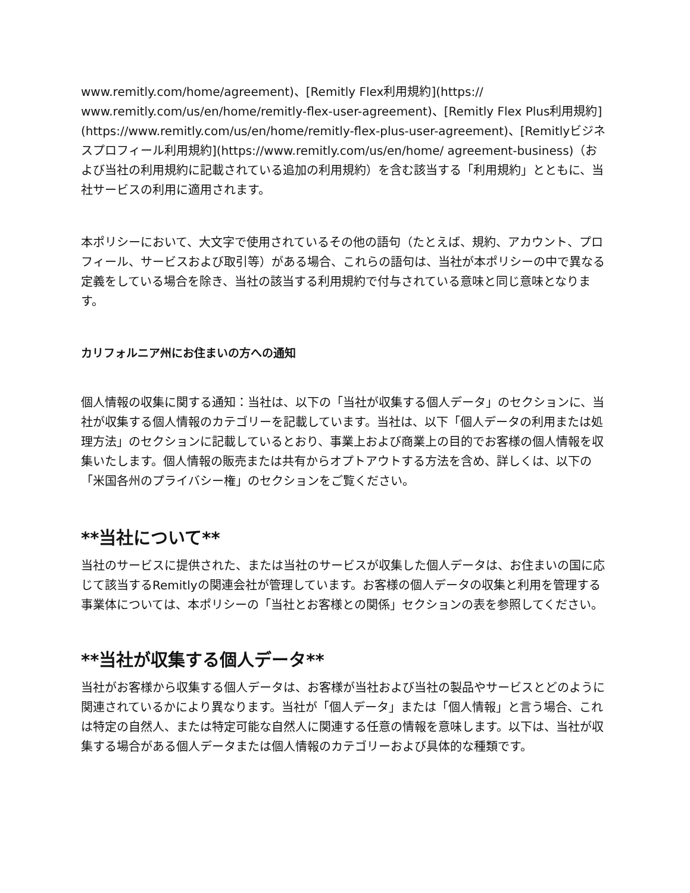www.remitly.com/home/agreement)、[Remitly Flex利用規約](https:// www.remitly.com/us/en/home/remitly-flex-user-agreement)、[Remitly Flex Plus利用規約](https://www.remitly.com/us/en/home/remitly-flex-plus-user-agreement)、[Remitlyビジネスプロフィール利用規約](https://www.remitly.com/us/en/home/ agreement-business)（および当社の利用規約に記載されている追加の利用規約）を含む該当する「利用規約」とともに、当社サービスの利用に適用されます。
本ポリシーにおいて、大文字で使用されているその他の語句（たとえば、規約、アカウント、プロフィール、サービスおよび取引等）がある場合、これらの語句は、当社が本ポリシーの中で異なる定義をしている場合を除き、当社の該当する利用規約で付与されている意味と同じ意味となります。
カリフォルニア州にお住まいの方への通知
個人情報の収集に関する通知：当社は、以下の「当社が収集する個人データ」のセクションに、当社が収集する個人情報のカテゴリーを記載しています。当社は、以下「個人データの利用または処理方法」のセクションに記載しているとおり、事業上および商業上の目的でお客様の個人情報を収集いたします。個人情報の販売または共有からオプトアウトする方法を含め、詳しくは、以下の「米国各州のプライバシー権」のセクションをご覧ください。
**当社について**
当社のサービスに提供された、または当社のサービスが収集した個人データは、お住まいの国に応じて該当するRemitlyの関連会社が管理しています。お客様の個人データの収集と利用を管理する事業体については、本ポリシーの「当社とお客様との関係」セクションの表を参照してください。
**当社が収集する個人データ**
当社がお客様から収集する個人データは、お客様が当社および当社の製品やサービスとどのように関連されているかにより異なります。当社が「個人データ」または「個人情報」と言う場合、これは特定の自然人、または特定可能な自然人に関連する任意の情報を意味します。以下は、当社が収集する場合がある個人データまたは個人情報のカテゴリーおよび具体的な種類です。